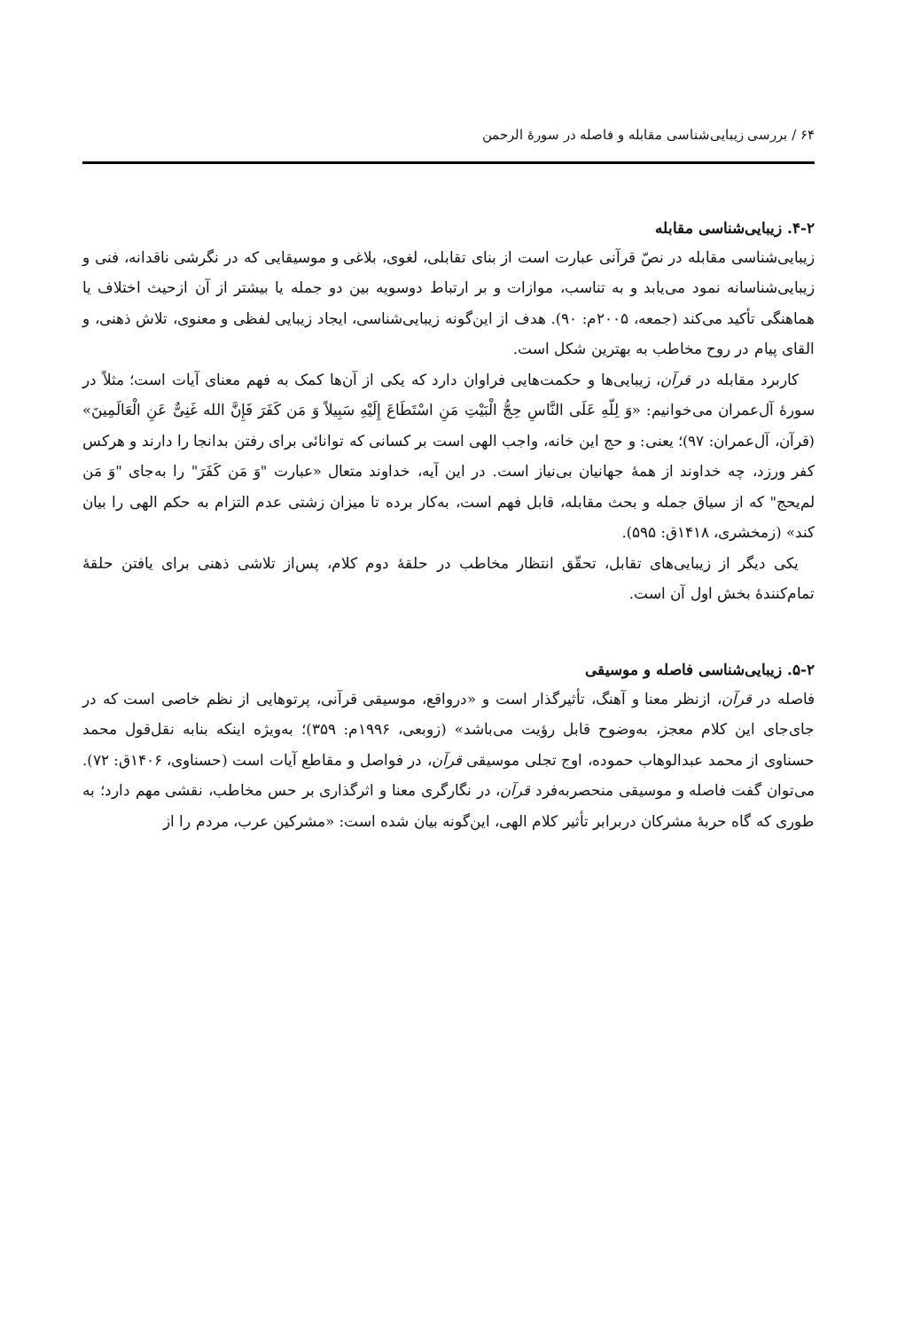۶۴ / بررسی زیبایی‌شناسی مقابله و فاصله در سورهٔ الرحمن
۴-۲. زیبایی‌شناسی مقابله
زیبایی‌شناسی مقابله در نصّ قرآنی عبارت است از بنای تقابلی، لغوی، بلاغی و موسیقایی که در نگرشی ناقدانه، فنی و زیبایی‌شناسانه نمود می‌یابد و به تناسب، موازات و بر ارتباط دوسویه بین دو جمله یا بیشتر از آن ازحیث اختلاف یا هماهنگی تأکید می‌کند (جمعه، ۲۰۰۵م: ۹۰). هدف از این‌گونه زیبایی‌شناسی، ایجاد زیبایی لفظی و معنوی، تلاش ذهنی، و القای پیام در روح مخاطب به بهترین شکل است.
کاربرد مقابله در قرآن، زیبایی‌ها و حکمت‌هایی فراوان دارد که یکی از آن‌ها کمک به فهم معنای آیات است؛ مثلاً در سورهٔ آل‌عمران می‌خوانیم: «وَ لِلّهِ عَلَی النَّاسِ حِجُّ الْبَیْتِ مَنِ اسْتَطَاعَ إِلَیْهِ سَبِیلاً وَ مَن کَفَرَ فَإِنَّ الله غَنِیٌّ عَنِ الْعَالَمِینَ» (قرآن، آل‌عمران: ۹۷)؛ یعنی: و حج این خانه، واجب الهی است بر کسانی که توانائی برای رفتن بدانجا را دارند و هرکس کفر ورزد، چه خداوند از همهٔ جهانیان بی‌نیاز است. در این آیه، خداوند متعال «عبارت "وَ مَن کَفَرَ" را به‌جای "وَ مَن لم‌یحج" که از سیاق جمله و بحث مقابله، قابل فهم است، به‌کار برده تا میزان زشتی عدم التزام به حکم الهی را بیان کند» (زمخشری، ۱۴۱۸ق: ۵۹۵).
یکی دیگر از زیبایی‌های تقابل، تحقّق انتظار مخاطب در حلقهٔ دوم کلام، پس‌از تلاشی ذهنی برای یافتن حلقهٔ تمام‌کنندهٔ بخش اول آن است.
۵-۲. زیبایی‌شناسی فاصله و موسیقی
فاصله در قرآن، ازنظر معنا و آهنگ، تأثیرگذار است و «درواقع، موسیقی قرآنی، پرتوهایی از نظم خاصی است که در جای‌جای این کلام معجز، به‌وضوح قابل رؤیت می‌باشد» (زوبعی، ۱۹۹۶م: ۳۵۹)؛ به‌ویژه اینکه بنابه نقل‌قول محمد حسناوی از محمد عبدالوهاب حموده، اوج تجلی موسیقی قرآن، در فواصل و مقاطع آیات است (حسناوی، ۱۴۰۶ق: ۷۲). می‌توان گفت فاصله و موسیقی منحصربه‌فرد قرآن، در نگارگری معنا و اثرگذاری بر حس مخاطب، نقشی مهم دارد؛ به طوری که گاه حربهٔ مشرکان دربرابر تأثیر کلام الهی، این‌گونه بیان شده است: «مشرکین عرب، مردم را از